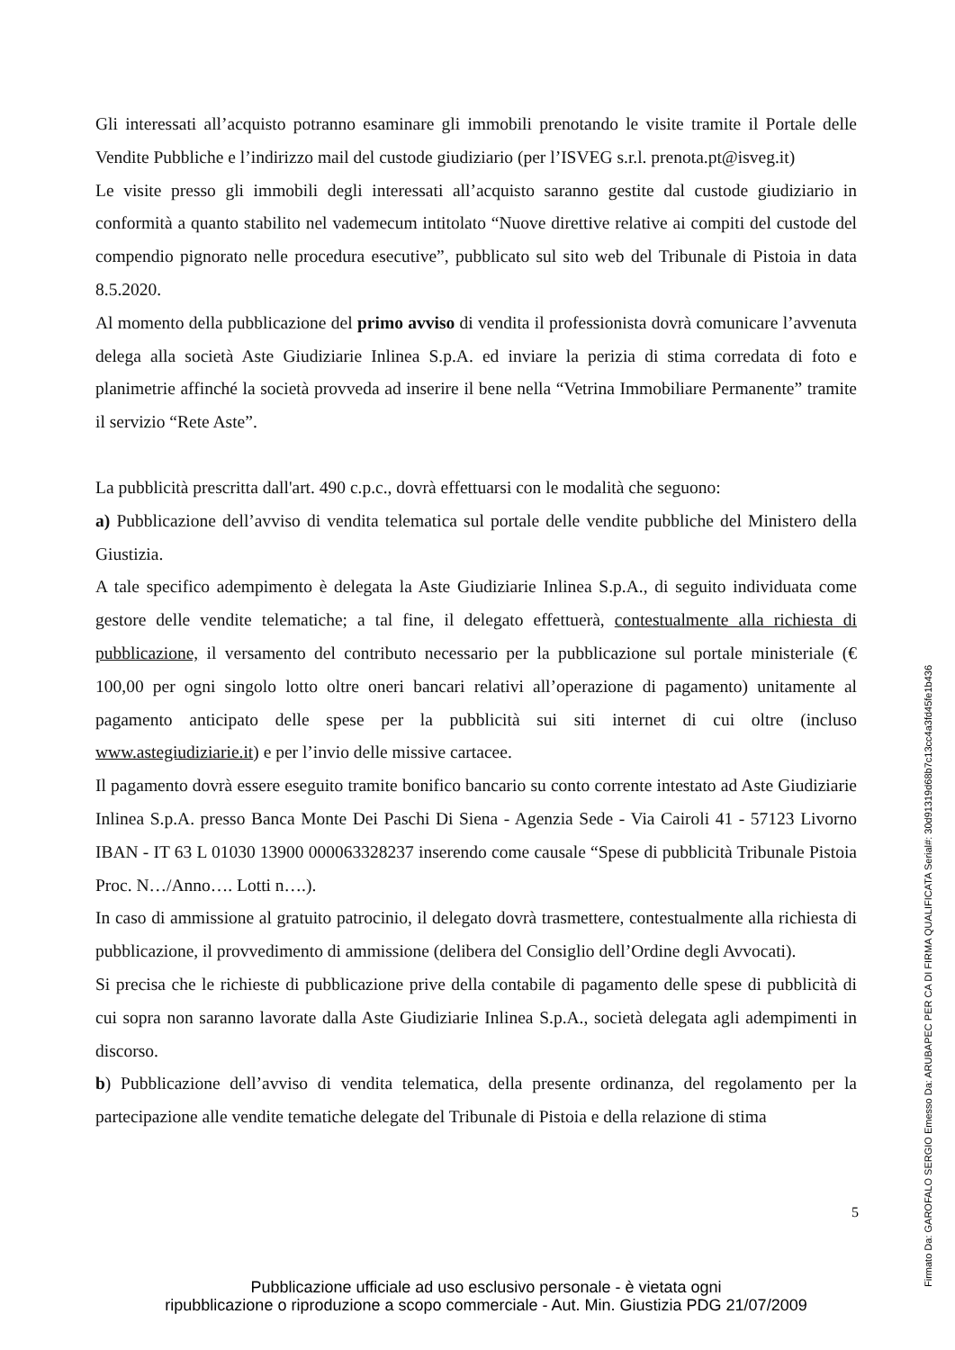Gli interessati all’acquisto potranno esaminare gli immobili prenotando le visite tramite il Portale delle Vendite Pubbliche e l’indirizzo mail del custode giudiziario (per l’ISVEG s.r.l. prenota.pt@isveg.it)
Le visite presso gli immobili degli interessati all’acquisto saranno gestite dal custode giudiziario in conformità a quanto stabilito nel vademecum intitolato “Nuove direttive relative ai compiti del custode del compendio pignorato nelle procedura esecutive”, pubblicato sul sito web del Tribunale di Pistoia in data 8.5.2020.
Al momento della pubblicazione del primo avviso di vendita il professionista dovrà comunicare l’avvenuta delega alla società Aste Giudiziarie Inlinea S.p.A. ed inviare la perizia di stima corredata di foto e planimetrie affinché la società provveda ad inserire il bene nella “Vetrina Immobiliare Permanente” tramite il servizio “Rete Aste”.
La pubblicità prescritta dall'art. 490 c.p.c., dovrà effettuarsi con le modalità che seguono:
a) Pubblicazione dell’avviso di vendita telematica sul portale delle vendite pubbliche del Ministero della Giustizia.
A tale specifico adempimento è delegata la Aste Giudiziarie Inlinea S.p.A., di seguito individuata come gestore delle vendite telematiche; a tal fine, il delegato effettuerà, contestualmente alla richiesta di pubblicazione, il versamento del contributo necessario per la pubblicazione sul portale ministeriale (€ 100,00 per ogni singolo lotto oltre oneri bancari relativi all’operazione di pagamento) unitamente al pagamento anticipato delle spese per la pubblicità sui siti internet di cui oltre (incluso www.astegiudiziarie.it) e per l’invio delle missive cartacee.
Il pagamento dovrà essere eseguito tramite bonifico bancario su conto corrente intestato ad Aste Giudiziarie Inlinea S.p.A. presso Banca Monte Dei Paschi Di Siena - Agenzia Sede - Via Cairoli 41 - 57123 Livorno IBAN - IT 63 L 01030 13900 000063328237 inserendo come causale “Spese di pubblicità Tribunale Pistoia Proc. N…/Anno…. Lotti n….).
In caso di ammissione al gratuito patrocinio, il delegato dovrà trasmettere, contestualmente alla richiesta di pubblicazione, il provvedimento di ammissione (delibera del Consiglio dell’Ordine degli Avvocati).
Si precisa che le richieste di pubblicazione prive della contabile di pagamento delle spese di pubblicità di cui sopra non saranno lavorate dalla Aste Giudiziarie Inlinea S.p.A., società delegata agli adempimenti in discorso.
b) Pubblicazione dell’avviso di vendita telematica, della presente ordinanza, del regolamento per la partecipazione alle vendite tematiche delegate del Tribunale di Pistoia e della relazione di stima
5
Pubblicazione ufficiale ad uso esclusivo personale - è vietata ogni
ripubblicazione o riproduzione a scopo commerciale - Aut. Min. Giustizia PDG 21/07/2009
Firmato Da: GAROFALO SERGIO Emesso Da: ARUBAPEC PER CA DI FIRMA QUALIFICATA Serial#: 30d91319d68b7c13cc4a3fd45fe1b436